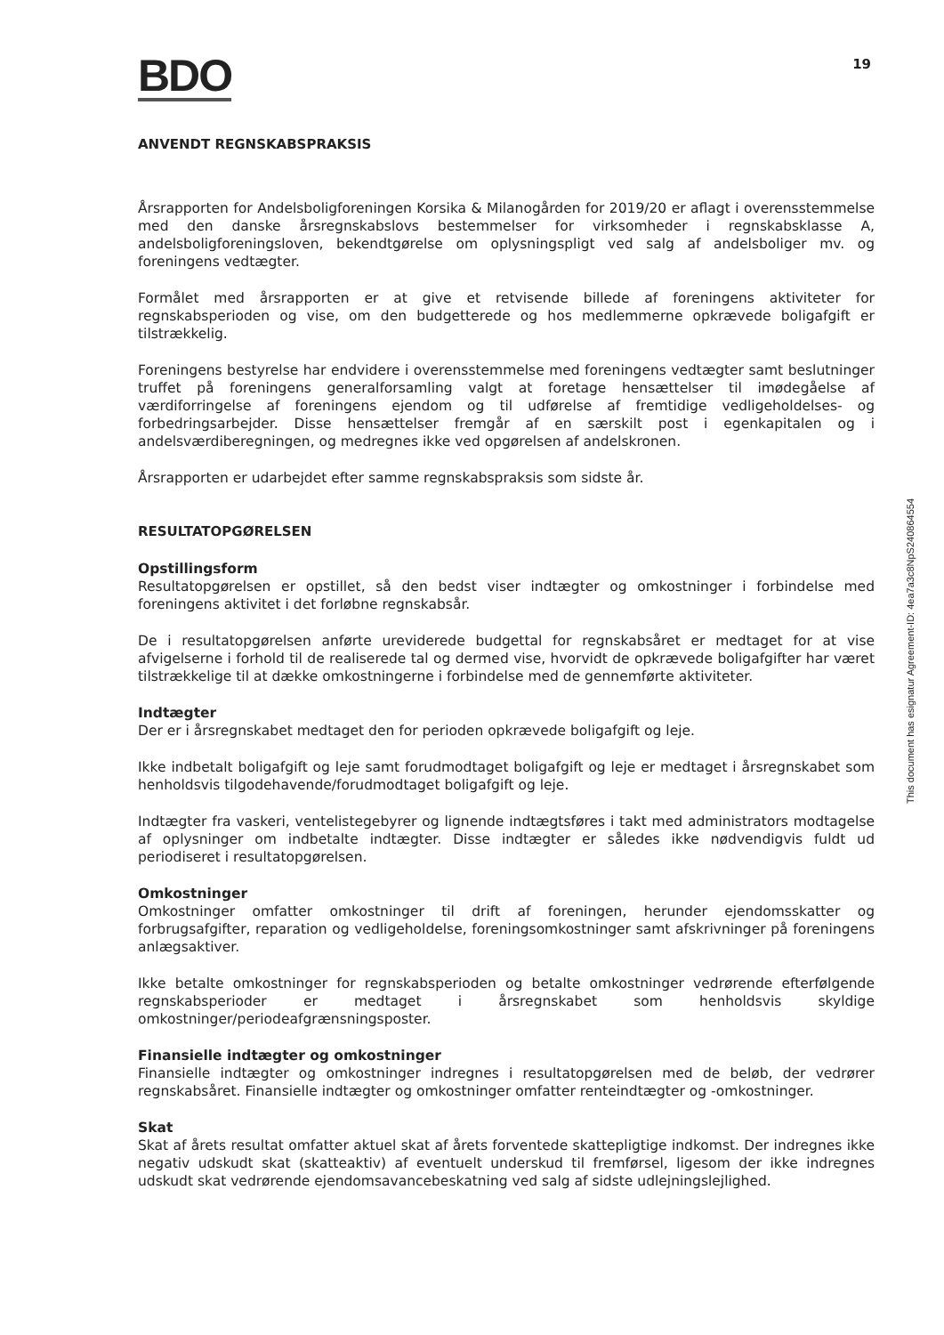BDO
19
ANVENDT REGNSKABSPRAKSIS
Årsrapporten for Andelsboligforeningen Korsika & Milanogården for 2019/20 er aflagt i overensstemmelse med den danske årsregnskabslovs bestemmelser for virksomheder i regnskabsklasse A, andelsboligforeningsloven, bekendtgørelse om oplysningspligt ved salg af andelsboliger mv. og foreningens vedtægter.
Formålet med årsrapporten er at give et retvisende billede af foreningens aktiviteter for regnskabsperioden og vise, om den budgetterede og hos medlemmerne opkrævede boligafgift er tilstrækkelig.
Foreningens bestyrelse har endvidere i overensstemmelse med foreningens vedtægter samt beslutninger truffet på foreningens generalforsamling valgt at foretage hensættelser til imødegåelse af værdiforringelse af foreningens ejendom og til udførelse af fremtidige vedligeholdelses- og forbedringsarbejder. Disse hensættelser fremgår af en særskilt post i egenkapitalen og i andelsværdiberegningen, og medregnes ikke ved opgørelsen af andelskronen.
Årsrapporten er udarbejdet efter samme regnskabspraksis som sidste år.
RESULTATOPGØRELSEN
Opstillingsform
Resultatopgørelsen er opstillet, så den bedst viser indtægter og omkostninger i forbindelse med foreningens aktivitet i det forløbne regnskabsår.
De i resultatopgørelsen anførte ureviderede budgettal for regnskabsåret er medtaget for at vise afvigelserne i forhold til de realiserede tal og dermed vise, hvorvidt de opkrævede boligafgifter har været tilstrækkelige til at dække omkostningerne i forbindelse med de gennemførte aktiviteter.
Indtægter
Der er i årsregnskabet medtaget den for perioden opkrævede boligafgift og leje.
Ikke indbetalt boligafgift og leje samt forudmodtaget boligafgift og leje er medtaget i årsregnskabet som henholdsvis tilgodehavende/forudmodtaget boligafgift og leje.
Indtægter fra vaskeri, ventelistegebyrer og lignende indtægtsføres i takt med administrators modtagelse af oplysninger om indbetalte indtægter. Disse indtægter er således ikke nødvendigvis fuldt ud periodiseret i resultatopgørelsen.
Omkostninger
Omkostninger omfatter omkostninger til drift af foreningen, herunder ejendomsskatter og forbrugsafgifter, reparation og vedligeholdelse, foreningsomkostninger samt afskrivninger på foreningens anlægsaktiver.
Ikke betalte omkostninger for regnskabsperioden og betalte omkostninger vedrørende efterfølgende regnskabsperioder er medtaget i årsregnskabet som henholdsvis skyldige omkostninger/periodeafgrænsningsposter.
Finansielle indtægter og omkostninger
Finansielle indtægter og omkostninger indregnes i resultatopgørelsen med de beløb, der vedrører regnskabsåret. Finansielle indtægter og omkostninger omfatter renteindtægter og -omkostninger.
Skat
Skat af årets resultat omfatter aktuel skat af årets forventede skattepligtige indkomst. Der indregnes ikke negativ udskudt skat (skatteaktiv) af eventuelt underskud til fremførsel, ligesom der ikke indregnes udskudt skat vedrørende ejendomsavancebeskatning ved salg af sidste udlejningslejlighed.
This document has esignatur Agreement-ID: 4ea7a3c8NpS240864554